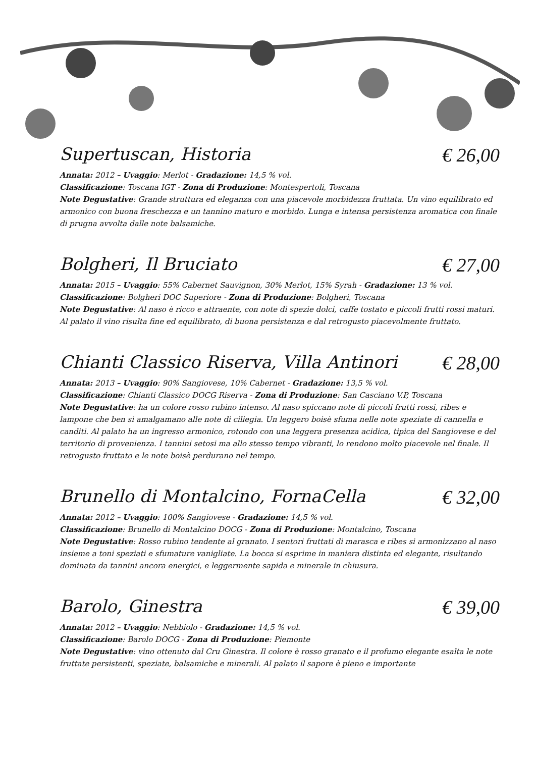Supertuscan, Historia € 26,00
Annata: 2012 – Uvaggio: Merlot - Gradazione: 14,5 % vol.
Classificazione: Toscana IGT - Zona di Produzione: Montespertoli, Toscana
Note Degustative: Grande struttura ed eleganza con una piacevole morbidezza fruttata. Un vino equilibrato ed armonico con buona freschezza e un tannino maturo e morbido. Lunga e intensa persistenza aromatica con finale di prugna avvolta dalle note balsamiche.
Bolgheri, Il Bruciato € 27,00
Annata: 2015 – Uvaggio: 55% Cabernet Sauvignon, 30% Merlot, 15% Syrah - Gradazione: 13 % vol.
Classificazione: Bolgheri DOC Superiore - Zona di Produzione: Bolgheri, Toscana
Note Degustative: Al naso è ricco e attraente, con note di spezie dolci, caffe tostato e piccoli frutti rossi maturi. Al palato il vino risulta fine ed equilibrato, di buona persistenza e dal retrogusto piacevolmente fruttato.
Chianti Classico Riserva, Villa Antinori € 28,00
Annata: 2013 – Uvaggio: 90% Sangiovese, 10% Cabernet - Gradazione: 13,5 % vol.
Classificazione: Chianti Classico DOCG Riserva - Zona di Produzione: San Casciano V.P, Toscana
Note Degustative: ha un colore rosso rubino intenso. Al naso spiccano note di piccoli frutti rossi, ribes e lampone che ben si amalgamano alle note di ciliegia. Un leggero boisè sfuma nelle note speziate di cannella e canditi. Al palato ha un ingresso armonico, rotondo con una leggera presenza acidica, tipica del Sangiovese e del territorio di provenienza. I tannini setosi ma allo stesso tempo vibranti, lo rendono molto piacevole nel finale. Il retrogusto fruttato e le note boisè perdurano nel tempo.
Brunello di Montalcino, FornaCella € 32,00
Annata: 2012 – Uvaggio: 100% Sangiovese - Gradazione: 14,5 % vol.
Classificazione: Brunello di Montalcino DOCG - Zona di Produzione: Montalcino, Toscana
Note Degustative: Rosso rubino tendente al granato. I sentori fruttati di marasca e ribes si armonizzano al naso insieme a toni speziati e sfumature vanigliate. La bocca si esprime in maniera distinta ed elegante, risultando dominata da tannini ancora energici, e leggermente sapida e minerale in chiusura.
Barolo, Ginestra € 39,00
Annata: 2012 – Uvaggio: Nebbiolo - Gradazione: 14,5 % vol.
Classificazione: Barolo DOCG - Zona di Produzione: Piemonte
Note Degustative: vino ottenuto dal Cru Ginestra. Il colore è rosso granato e il profumo elegante esalta le note fruttate persistenti, speziate, balsamiche e minerali. Al palato il sapore è pieno e importante